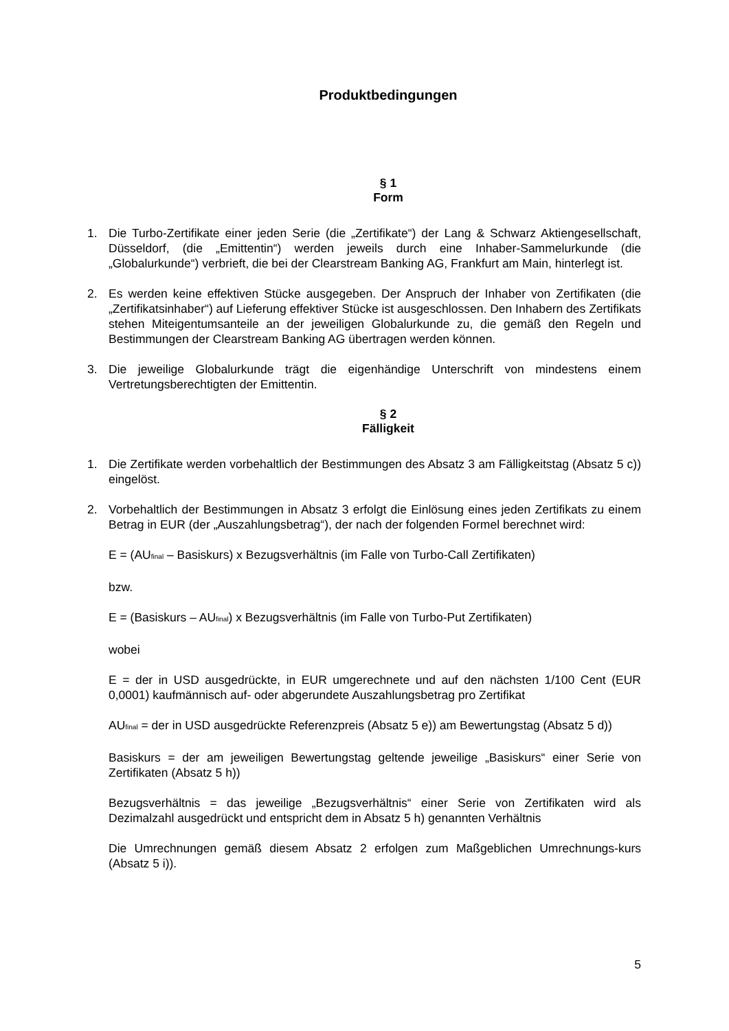Produktbedingungen
§ 1
Form
1. Die Turbo-Zertifikate einer jeden Serie (die „Zertifikate“) der Lang & Schwarz Aktiengesellschaft, Düsseldorf, (die „Emittentin“) werden jeweils durch eine Inhaber-Sammelurkunde (die „Globalurkunde“) verbrieft, die bei der Clearstream Banking AG, Frankfurt am Main, hinterlegt ist.
2. Es werden keine effektiven Stücke ausgegeben. Der Anspruch der Inhaber von Zertifikaten (die „Zertifikatsinhaber“) auf Lieferung effektiver Stücke ist ausgeschlossen. Den Inhabern des Zertifikats stehen Miteigentumsanteile an der jeweiligen Globalurkunde zu, die gemäß den Regeln und Bestimmungen der Clearstream Banking AG übertragen werden können.
3. Die jeweilige Globalurkunde trägt die eigenhändige Unterschrift von mindestens einem Vertretungsberechtigten der Emittentin.
§ 2
Fälligkeit
1. Die Zertifikate werden vorbehaltlich der Bestimmungen des Absatz 3 am Fälligkeitstag (Absatz 5 c)) eingelöst.
2. Vorbehaltlich der Bestimmungen in Absatz 3 erfolgt die Einlösung eines jeden Zertifikats zu einem Betrag in EUR (der „Auszahlungsbetrag“), der nach der folgenden Formel berechnet wird:
E = (AU<sub>final</sub> – Basiskurs) x Bezugsverhältnis (im Falle von Turbo-Call Zertifikaten)
bzw.
E = (Basiskurs – AU<sub>final</sub>) x Bezugsverhältnis (im Falle von Turbo-Put Zertifikaten)
wobei
E = der in USD ausgedrückte, in EUR umgerechnete und auf den nächsten 1/100 Cent (EUR 0,0001) kaufmännisch auf- oder abgerundete Auszahlungsbetrag pro Zertifikat
AU<sub>final</sub> = der in USD ausgedrückte Referenzpreis (Absatz 5 e)) am Bewertungstag (Absatz 5 d))
Basiskurs = der am jeweiligen Bewertungstag geltende jeweilige „Basiskurs“ einer Serie von Zertifikaten (Absatz 5 h))
Bezugsverhältnis = das jeweilige „Bezugsverhältnis“ einer Serie von Zertifikaten wird als Dezimalzahl ausgedrückt und entspricht dem in Absatz 5 h) genannten Verhältnis
Die Umrechnungen gemäß diesem Absatz 2 erfolgen zum Maßgeblichen Umrechnungs-kurs (Absatz 5 i)).
5